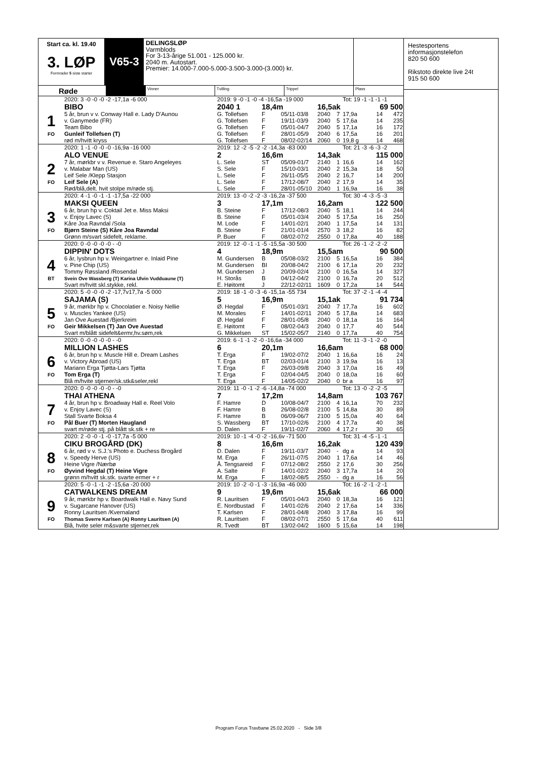Start ca. kl. 19.40
3. LØP
Formrader 5 siste starter
V65-3
DELINGSLØP
Varmblods
For 3-13-årige 51.001 - 125.000 kr.
2040 m. Autostart.
Premier: 14.000-7.000-5.000-3.500-3.000-(3.000) kr.
Røde
Vinner Tvilling Trippel Plass
| | 2020: 3 -0 -0 -0 -2 -17,1a -6 000 | 2019: 9 -0 -1 -0 -4 -16,5a -19 000 | | | | | Tot: 19 -1 -1 -1 -1 | | |
| | BIBO | 2040 1 | 18,4m | | 16,5ak | | | 69 500 | |
| 1 | 5 år, brun v v. Conway Hall e. Lady D'Aunou | G. Tollefsen | F | 05/11-03/8 | 2040 | 7 | 17,9a | 14 | 472 |
| | v. Ganymede (FR) | G. Tollefsen | F | 19/11-03/9 | 2040 | 5 | 17,6a | 14 | 235 |
| | Team Bibo | G. Tollefsen | F | 05/01-04/7 | 2040 | 5 | 17,1a | 16 | 172 |
| FO | Gunleif Tollefsen (T) | G. Tollefsen | F | 28/01-05/9 | 2040 | 6 | 17,5a | 16 | 201 |
| | rød m/hvitt kryss | G. Tollefsen | F | 08/02-02/14 | 2060 | 0 | 19,8 g | 14 | 468 |
| | 2020: 1 -1 -0 -0 -0 -16,9a -16 000 | 2019: 12 -2 -5 -2 -2 -14,3a -83 000 | | | | | Tot: 21 -3 -6 -3 -2 | | |
| | ALO VENUE | 2 | 16,6m | | 14,3ak | | | 115 000 | |
| 2 | 7 år, mørkbr v v. Revenue e. Staro Angeleyes | L. Sele | ST | 05/09-01/7 | 2140 | 1 | 16,6 | 14 | 162 |
| | v. Malabar Man (US) | S. Sele | F | 15/10-03/1 | 2040 | 2 | 15,3a | 18 | 50 |
| | Leif Sele /Klepp Stasjon | L. Sele | F | 26/11-05/5 | 2040 | 2 | 16,7 | 14 | 200 |
| FO | Leif Sele (A) | L. Sele | F | 17/12-08/7 | 2040 | 2 | 17,9 | 14 | 35 |
| | Rød/blå,delt. hvit stolpe m/røde stj. | L. Sele | F | 28/01-05/10 | 2040 | 1 | 16,9a | 16 | 38 |
| | 2020: 4 -1 -0 -1 -1 -17,5a -22 000 | 2019: 13 -0 -2 -2 -3 -16,2a -37 500 | | | | | Tot: 30 -4 -3 -5 -3 | | |
| | MAKSI QUEEN | 3 | 17,1m | | 16,2am | | | 122 500 | |
| 3 | 6 år, brun hp v. Coktail Jet e. Miss Maksi | B. Steine | F | 17/12-08/3 | 2040 | 5 | 18,1 | 14 | 244 |
| | v. Enjoy Lavec (S) | B. Steine | F | 05/01-03/4 | 2040 | 5 | 17,5a | 16 | 250 |
| | Kåre Joa Ravndal /Sola | M. Lode | F | 14/01-02/1 | 2040 | 1 | 17,5a | 14 | 131 |
| FO | Bjørn Steine (S) Kåre Joa Ravndal | B. Steine | F | 21/01-01/4 | 2570 | 3 | 18,2 | 16 | 82 |
| | Grønn m/svart sidefelt, reklame. | P. Buer | F | 08/02-07/2 | 2550 | 0 | 17,8a | 40 | 188 |
| | 2020: 0 -0 -0 -0 -0 - -0 | 2019: 12 -0 -1 -1 -5 -15,5a -30 500 | | | | | Tot: 26 -1 -2 -2 -2 | | |
| | DIPPIN' DOTS | 4 | 18,9m | | 15,5am | | | 90 500 | |
| 4 | 6 år, lysbrun hp v. Weingartner e. Inlaid Pine | M. Gundersen | B | 05/08-03/2 | 2100 | 5 | 16,5a | 16 | 384 |
| | v. Pine Chip (US) | M. Gundersen | BI | 20/08-04/2 | 2100 | 6 | 17,1a | 20 | 232 |
| | Tommy Røssland /Rosendal | M. Gundersen | J | 20/09-02/4 | 2100 | 0 | 16,5a | 14 | 327 |
| BT | Svein Ove Wassberg (T) Karina Ulvin Vudduaune (T) | H. Storås | B | 04/12-04/2 | 2100 | 0 | 16,7a | 20 | 512 |
| | Svart m/hvitt skl.stykke, rekl. | E. Høitomt | J | 22/12-02/11 | 1609 | 0 | 17,2a | 14 | 544 |
| | 2020: 5 -0 -0 -0 -2 -17,7v17,7a -5 000 | 2019: 18 -1 -0 -3 -6 -15,1a -55 734 | | | | | Tot: 37 -2 -1 -4 -4 | | |
| | SAJAMA (S) | 5 | 16,9m | | 15,1ak | | | 91 734 | |
| 5 | 9 år, mørkbr hp v. Chocolatier e. Noisy Nellie | Ø. Hegdal | F | 05/01-03/1 | 2040 | 7 | 17,7a | 16 | 602 |
| | v. Muscles Yankee (US) | M. Morales | F | 14/01-02/11 | 2040 | 5 | 17,8a | 14 | 683 |
| | Jan Ove Auestad /Bjerkreim | Ø. Hegdal | F | 28/01-05/8 | 2040 | 0 | 18,1a | 16 | 164 |
| FO | Geir Mikkelsen (T) Jan Ove Auestad | E. Høitomt | F | 08/02-04/3 | 2040 | 0 | 17,7 | 40 | 544 |
| | Svart m/blått sidefelt&ermr,hv.søm,rek | G. Mikkelsen | ST | 15/02-05/7 | 2140 | 0 | 17,7a | 40 | 754 |
| | 2020: 0 -0 -0 -0 -0 - -0 | 2019: 6 -1 -1 -2 -0 -16,6a -34 000 | | | | | Tot: 11 -3 -1 -2 -0 | | |
| | MILLION LASHES | 6 | 20,1m | | 16,6am | | | 68 000 | |
| 6 | 6 år, brun hp v. Muscle Hill e. Dream Lashes | T. Erga | F | 19/02-07/2 | 2040 | 1 | 16,6a | 16 | 24 |
| | v. Victory Abroad (US) | T. Erga | BT | 02/03-01/4 | 2100 | 3 | 19,9a | 16 | 13 |
| | Mariann Erga Tjøtta-Lars Tjøtta | T. Erga | F | 26/03-09/8 | 2040 | 3 | 17,0a | 16 | 49 |
| FO | Tom Erga (T) | T. Erga | F | 02/04-04/5 | 2040 | 0 | 18,0a | 16 | 60 |
| | Blå m/hvite stjerner/sk.stk&seler,rekl | T. Erga | F | 14/05-02/2 | 2040 | 0 | br a | 16 | 97 |
| | 2020: 0 -0 -0 -0 -0 - -0 | 2019: 11 -0 -1 -2 -6 -14,8a -74 000 | | | | | Tot: 13 -0 -2 -2 -5 | | |
| | THAI ATHENA | 7 | 17,2m | | 14,8am | | | 103 767 | |
| 7 | 4 år, brun hp v. Broadway Hall e. Reel Volo | F. Hamre | D | 10/08-04/7 | 2100 | 4 | 16,1a | 70 | 232 |
| | v. Enjoy Lavec (S) | F. Hamre | B | 26/08-02/8 | 2100 | 5 | 14,8a | 30 | 89 |
| | Stall Svarte Boksa 4 | F. Hamre | B | 06/09-06/7 | 2100 | 5 | 15,0a | 40 | 64 |
| FO | Pål Buer (T) Morten Haugland | S. Wassberg | BT | 17/10-02/6 | 2100 | 4 | 17,7a | 40 | 38 |
| | svart m/røde stj. på blått sk.stk + re | D. Dalen | F | 19/11-02/7 | 2060 | 4 | 17,2 r | 30 | 65 |
| | 2020: 2 -0 -0 -1 -0 -17,7a -5 000 | 2019: 10 -1 -4 -0 -2 -16,6v -71 500 | | | | | Tot: 31 -4 -5 -1 -1 | | |
| | CIKU BROGÅRD (DK) | 8 | 16,6m | | 16,2ak | | | 120 439 | |
| 8 | 6 år, rød v v. S.J.'s Photo e. Duchess Brogård | D. Dalen | F | 19/11-03/7 | 2040 | - | dg a | 14 | 93 |
| | v. Speedy Herve (US) | M. Erga | F | 26/11-07/5 | 2040 | 1 | 17,6a | 14 | 46 |
| | Heine Vigre /Nærbø | Å. Tengsareid | F | 07/12-08/2 | 2550 | 2 | 17,6 | 30 | 256 |
| FO | Øyvind Hegdal (T) Heine Vigre | A. Salte | F | 14/01-02/2 | 2040 | 3 | 17,7a | 14 | 20 |
| | grønn m/hvitt sk.stk. svarte ermer + r | M. Erga | F | 18/02-08/5 | 2550 | - | dg a | 16 | 56 |
| | 2020: 5 -0 -1 -1 -2 -15,6a -20 000 | 2019: 10 -2 -0 -1 -3 -16,9a -46 000 | | | | | Tot: 16 -2 -1 -2 -1 | | |
| | CATWALKENS DREAM | 9 | 19,6m | | 15,6ak | | | 66 000 | |
| 9 | 9 år, mørkbr hp v. Boardwalk Hall e. Navy Sund | R. Lauritsen | F | 05/01-04/3 | 2040 | 0 | 18,3a | 16 | 121 |
| | v. Sugarcane Hanover (US) | E. Nordbustad | F | 14/01-02/6 | 2040 | 2 | 17,6a | 14 | 336 |
| | Ronny Lauritsen /Kvernaland | T. Karlsen | F | 28/01-04/8 | 2040 | 3 | 17,8a | 16 | 99 |
| FO | Thomas Sverre Karlsen (A) Ronny Lauritsen (A) | R. Lauritsen | F | 08/02-07/1 | 2550 | 5 | 17,6a | 40 | 611 |
| | Blå, hvite seler m&svarte stjerner,rek | R. Tvedt | BT | 13/02-04/2 | 1600 | 5 | 15,6a | 14 | 198 |
Hestesportens
informasjonstelefon
820 50 600
Rikstoto direkte live 24t
915 50 600
Program Forus Travbane 25.02.2020 - Side 3/8